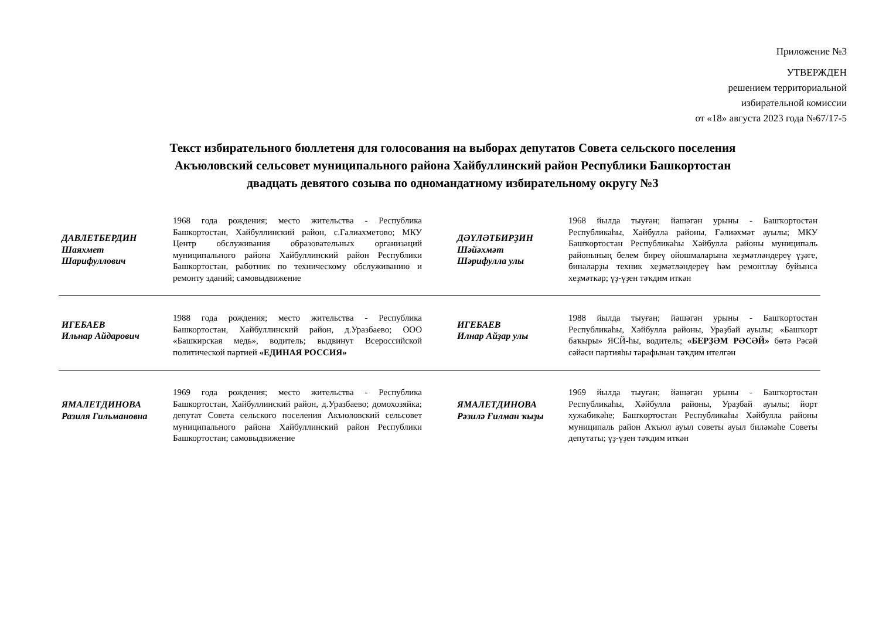Приложение №3
УТВЕРЖДЕН
решением территориальной
избирательной комиссии
от «18» августа 2023 года №67/17-5
Текст избирательного бюллетеня для голосования на выборах депутатов Совета сельского поселения
Акъюловский сельсовет муниципального района Хайбуллинский район Республики Башкортостан
двадцать девятого созыва по одномандатному избирательному округу №3
| ДАВЛЕТБЕРДИН Шаяхмет Шарифуллович | 1968 года рождения; место жительства - Республика Башкортостан, Хайбуллинский район, с.Галиахметово; МКУ Центр обслуживания образовательных организаций муниципального района Хайбуллинский район Республики Башкортостан, работник по техническому обслуживанию и ремонту зданий; самовыдвижение | ДӘҮЛӘТБИРҘИН Шәйәхмәт Шәрифулла улы | 1968 йылда тыуған; йәшәгән урыны - Башҡортостан Республикаһы, Хәйбулла районы, Ғәлиәхмәт ауылы; МКУ Башҡортостан Республикаһы Хәйбулла районы муниципаль районының белем биреү ойошмаларына хеҙмәтләндереү үҙәге, биналарҙы техник хеҙмәтләндереү һәм ремонтлау буйынса хеҙмәткәр; үҙ-үҙен тәҡдим иткән |
| ИГЕБАЕВ Ильнар Айдарович | 1988 года рождения; место жительства - Республика Башкортостан, Хайбуллинский район, д.Уразбаево; ООО «Башкирская медь», водитель; выдвинут Всероссийской политической партией «ЕДИНАЯ РОССИЯ» | ИГЕБАЕВ Илнар Айҙар улы | 1988 йылда тыуған; йәшәгән урыны - Башҡортостан Республикаһы, Хәйбулла районы, Ураҙбай ауылы; «Башҡорт баҡыры» ЯСЙ-һы, водитель; «БЕРҘӘМ РӘСӘЙ» бөтә Рәсәй сәйәси партияһы тарафынан тәҡдим ителгән |
| ЯМАЛЕТДИНОВА Разиля Гильмановна | 1969 года рождения; место жительства - Республика Башкортостан, Хайбуллинский район, д.Уразбаево; домохозяйка; депутат Совета сельского поселения Акъюловский сельсовет муниципального района Хайбуллинский район Республики Башкортостан; самовыдвижение | ЯМАЛЕТДИНОВА Рәзилә Ғилман ҡыҙы | 1969 йылда тыуған; йәшәгән урыны - Башҡортостан Республикаһы, Хәйбулла районы, Ураҙбай ауылы; йорт хужабикәһе; Башҡортостан Республикаһы Хәйбулла районы муниципаль район Аҡъюл ауыл советы ауыл биләмәһе Советы депутаты; үҙ-үҙен тәҡдим иткән |